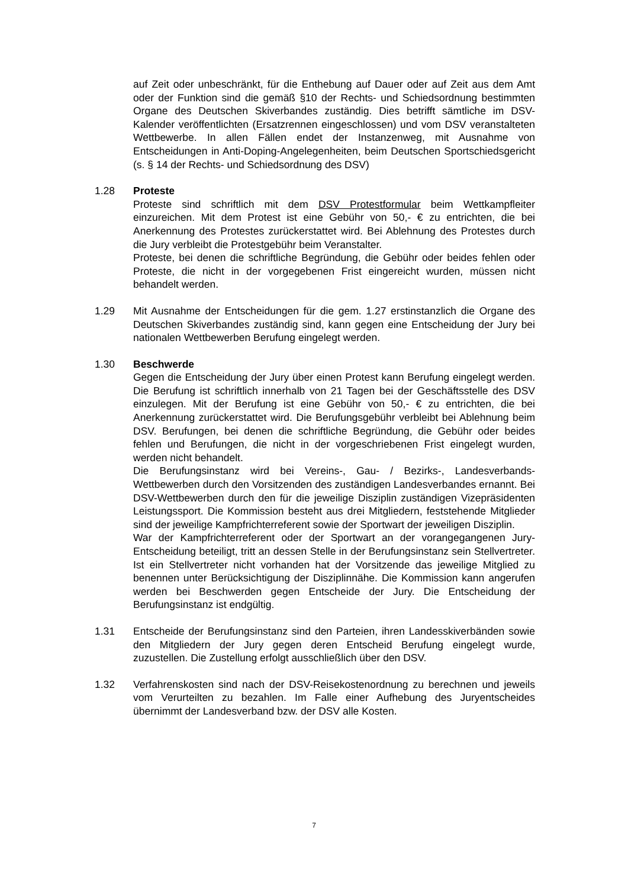auf Zeit oder unbeschränkt, für die Enthebung auf Dauer oder auf Zeit aus dem Amt oder der Funktion sind die gemäß §10 der Rechts- und Schiedsordnung bestimmten Organe des Deutschen Skiverbandes zuständig. Dies betrifft sämtliche im DSV-Kalender veröffentlichten (Ersatzrennen eingeschlossen) und vom DSV veranstalteten Wettbewerbe. In allen Fällen endet der Instanzenweg, mit Ausnahme von Entscheidungen in Anti-Doping-Angelegenheiten, beim Deutschen Sportschiedsgericht (s. § 14 der Rechts- und Schiedsordnung des DSV)
1.28 Proteste
Proteste sind schriftlich mit dem DSV Protestformular beim Wettkampfleiter einzureichen. Mit dem Protest ist eine Gebühr von 50,- € zu entrichten, die bei Anerkennung des Protestes zurückerstattet wird. Bei Ablehnung des Protestes durch die Jury verbleibt die Protestgebühr beim Veranstalter.
Proteste, bei denen die schriftliche Begründung, die Gebühr oder beides fehlen oder Proteste, die nicht in der vorgegebenen Frist eingereicht wurden, müssen nicht behandelt werden.
1.29 Mit Ausnahme der Entscheidungen für die gem. 1.27 erstinstanzlich die Organe des Deutschen Skiverbandes zuständig sind, kann gegen eine Entscheidung der Jury bei nationalen Wettbewerben Berufung eingelegt werden.
1.30 Beschwerde
Gegen die Entscheidung der Jury über einen Protest kann Berufung eingelegt werden. Die Berufung ist schriftlich innerhalb von 21 Tagen bei der Geschäftsstelle des DSV einzulegen. Mit der Berufung ist eine Gebühr von 50,- € zu entrichten, die bei Anerkennung zurückerstattet wird. Die Berufungsgebühr verbleibt bei Ablehnung beim DSV. Berufungen, bei denen die schriftliche Begründung, die Gebühr oder beides fehlen und Berufungen, die nicht in der vorgeschriebenen Frist eingelegt wurden, werden nicht behandelt.
Die Berufungsinstanz wird bei Vereins-, Gau- / Bezirks-, Landesverbands-Wettbewerben durch den Vorsitzenden des zuständigen Landesverbandes ernannt. Bei DSV-Wettbewerben durch den für die jeweilige Disziplin zuständigen Vizepräsidenten Leistungssport. Die Kommission besteht aus drei Mitgliedern, feststehende Mitglieder sind der jeweilige Kampfrichterreferent sowie der Sportwart der jeweiligen Disziplin.
War der Kampfrichterreferent oder der Sportwart an der vorangegangenen Jury-Entscheidung beteiligt, tritt an dessen Stelle in der Berufungsinstanz sein Stellvertreter. Ist ein Stellvertreter nicht vorhanden hat der Vorsitzende das jeweilige Mitglied zu benennen unter Berücksichtigung der Disziplinnähe. Die Kommission kann angerufen werden bei Beschwerden gegen Entscheide der Jury. Die Entscheidung der Berufungsinstanz ist endgültig.
1.31 Entscheide der Berufungsinstanz sind den Parteien, ihren Landesskiverbänden sowie den Mitgliedern der Jury gegen deren Entscheid Berufung eingelegt wurde, zuzustellen. Die Zustellung erfolgt ausschließlich über den DSV.
1.32 Verfahrenskosten sind nach der DSV-Reisekostenordnung zu berechnen und jeweils vom Verurteilten zu bezahlen. Im Falle einer Aufhebung des Juryentscheides übernimmt der Landesverband bzw. der DSV alle Kosten.
7